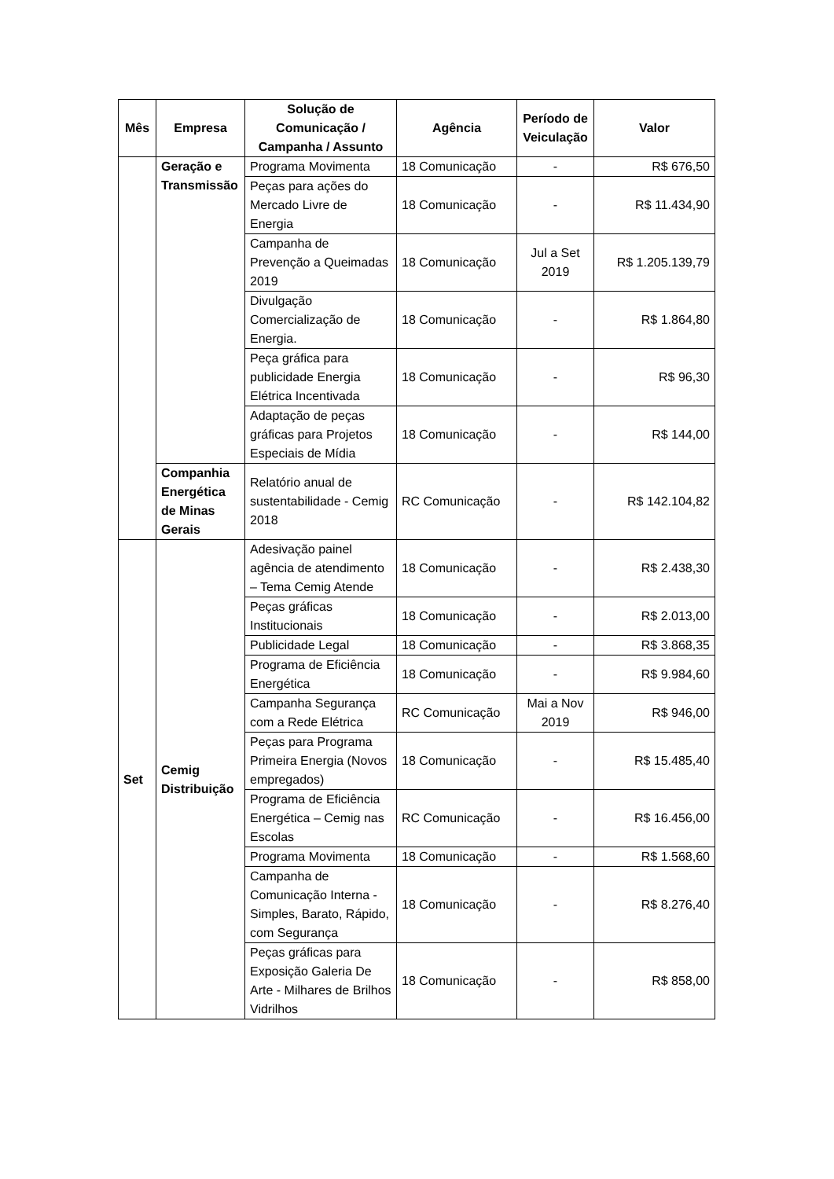| Mês | Empresa | Solução de Comunicação / Campanha / Assunto | Agência | Período de Veiculação | Valor |
| --- | --- | --- | --- | --- | --- |
| | Geração e Transmissão | Programa Movimenta | 18 Comunicação | - | R$ 676,50 |
| | | Peças para ações do Mercado Livre de Energia | 18 Comunicação | - | R$ 11.434,90 |
| | | Campanha de Prevenção a Queimadas 2019 | 18 Comunicação | Jul a Set 2019 | R$ 1.205.139,79 |
| | | Divulgação Comercialização de Energia. | 18 Comunicação | - | R$ 1.864,80 |
| | | Peça gráfica para publicidade Energia Elétrica Incentivada | 18 Comunicação | - | R$ 96,30 |
| | | Adaptação de peças gráficas para Projetos Especiais de Mídia | 18 Comunicação | - | R$ 144,00 |
| | Companhia Energética de Minas Gerais | Relatório anual de sustentabilidade - Cemig 2018 | RC Comunicação | - | R$ 142.104,82 |
| Set | Cemig Distribuição | Adesivação painel agência de atendimento – Tema Cemig Atende | 18 Comunicação | - | R$ 2.438,30 |
| | | Peças gráficas Institucionais | 18 Comunicação | - | R$ 2.013,00 |
| | | Publicidade Legal | 18 Comunicação | - | R$ 3.868,35 |
| | | Programa de Eficiência Energética | 18 Comunicação | - | R$ 9.984,60 |
| | | Campanha Segurança com a Rede Elétrica | RC Comunicação | Mai a Nov 2019 | R$ 946,00 |
| | | Peças para Programa Primeira Energia (Novos empregados) | 18 Comunicação | - | R$ 15.485,40 |
| | | Programa de Eficiência Energética – Cemig nas Escolas | RC Comunicação | - | R$ 16.456,00 |
| | | Programa Movimenta | 18 Comunicação | - | R$ 1.568,60 |
| | | Campanha de Comunicação Interna - Simples, Barato, Rápido, com Segurança | 18 Comunicação | - | R$ 8.276,40 |
| | | Peças gráficas para Exposição Galeria De Arte - Milhares de Brilhos Vidrilhos | 18 Comunicação | - | R$ 858,00 |